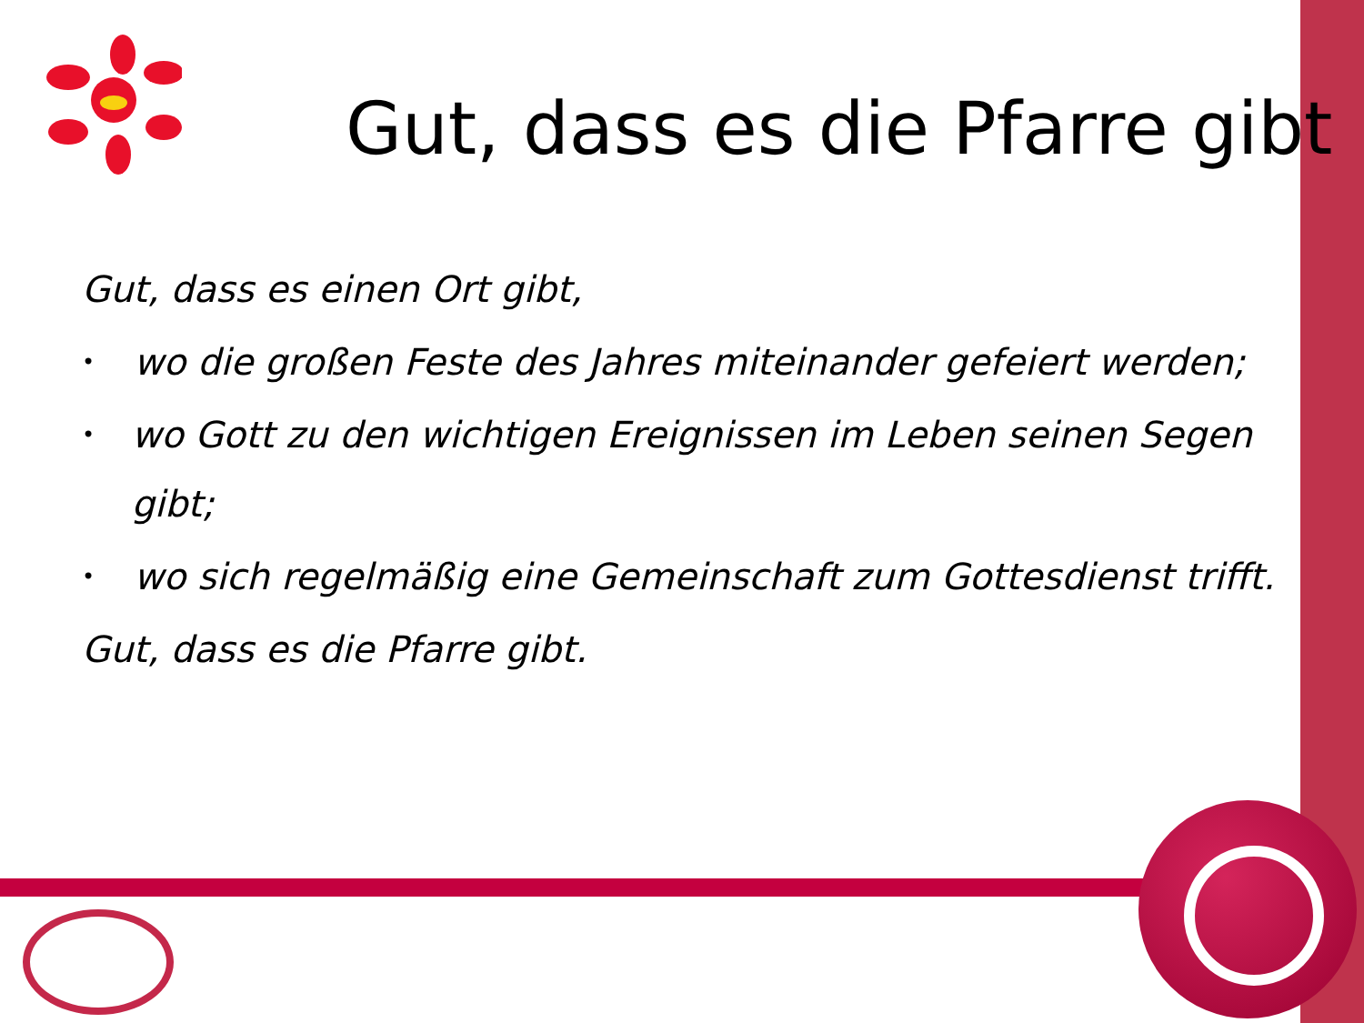Gut, dass es die Pfarre gibt
Gut, dass es einen Ort gibt,
• wo die großen Feste des Jahres miteinander gefeiert werden;
• wo Gott zu den wichtigen Ereignissen im Leben seinen Segen gibt;
• wo sich regelmäßig eine Gemeinschaft zum Gottesdienst trifft.
Gut, dass es die Pfarre gibt.